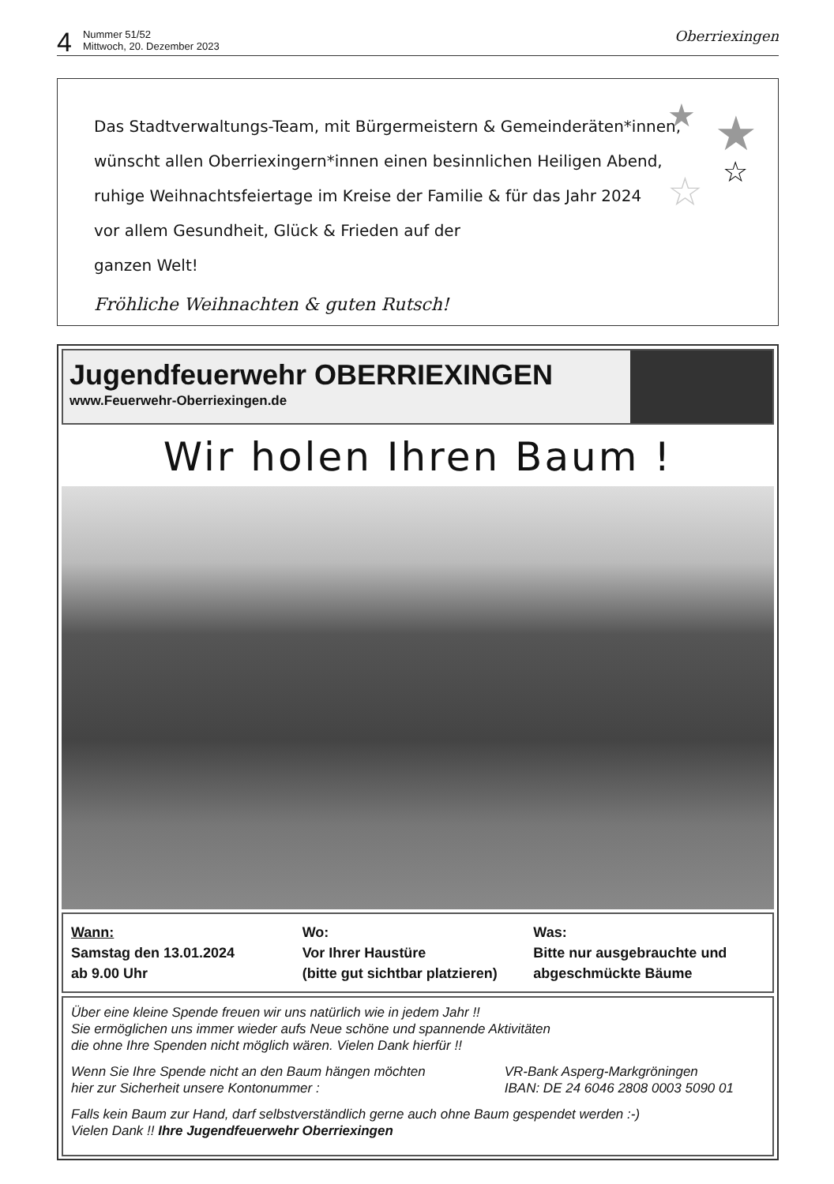4 Nummer 51/52
Mittwoch, 20. Dezember 2023 Oberriexingen
★
★
☆
☆
Das Stadtverwaltungs-Team, mit Bürgermeistern & Gemeinderäten*innen,
wünscht allen Oberriexingern*innen einen besinnlichen Heiligen Abend,
ruhige Weihnachtsfeiertage im Kreise der Familie & für das Jahr 2024
vor allem Gesundheit, Glück & Frieden auf der
ganzen Welt!
Fröhliche Weihnachten & guten Rutsch!
Jugendfeuerwehr OBERRIEXINGEN
www.Feuerwehr-Oberriexingen.de
Wir holen Ihren Baum !
Wann:
Samstag den 13.01.2024
ab 9.00 Uhr
Wo:
Vor Ihrer Haustüre
(bitte gut sichtbar platzieren)
Was:
Bitte nur ausgebrauchte und
abgeschmückte Bäume
Über eine kleine Spende freuen wir uns natürlich wie in jedem Jahr !!
Sie ermöglichen uns immer wieder aufs Neue schöne und spannende Aktivitäten
die ohne Ihre Spenden nicht möglich wären. Vielen Dank hierfür !!
Wenn Sie Ihre Spende nicht an den Baum hängen möchten
hier zur Sicherheit unsere Kontonummer :
VR-Bank Asperg-Markgröningen
IBAN: DE 24 6046 2808 0003 5090 01
Falls kein Baum zur Hand, darf selbstverständlich gerne auch ohne Baum gespendet werden :-)
Vielen Dank !! Ihre Jugendfeuerwehr Oberriexingen